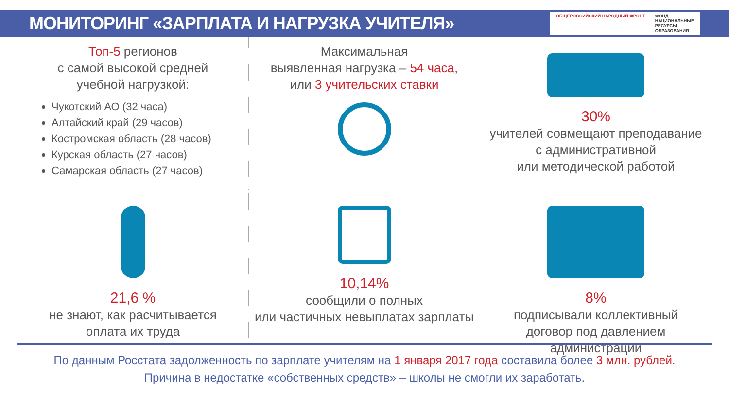МОНИТОРИНГ «ЗАРПЛАТА И НАГРУЗКА УЧИТЕЛЯ»
ОБЩЕРОССИЙСКИЙ НАРОДНЫЙ ФРОНТ ФОНД
НАЦИОНАЛЬНЫЕ
РЕСУРСЫ
ОБРАЗОВАНИЯ
Топ-5 регионов
с самой высокой средней
учебной нагрузкой:
Чукотский АО (32 часа)
Алтайский край (29 часов)
Костромская область (28 часов)
Курская область (27 часов)
Самарская область (27 часов)
Максимальная
выявленная нагрузка – 54 часа,
или 3 учительских ставки
30%
учителей совмещают преподавание
с административной
или методической работой
21,6 %
не знают, как расчитывается
оплата их труда
10,14%
сообщили о полных
или частичных невыплатах зарплаты
8%
подписывали коллективный
договор под давлением администрации
По данным Росстата задолженность по зарплате учителям на 1 января 2017 года составила более 3 млн. рублей.
Причина в недостатке «собственных средств» – школы не смогли их заработать.